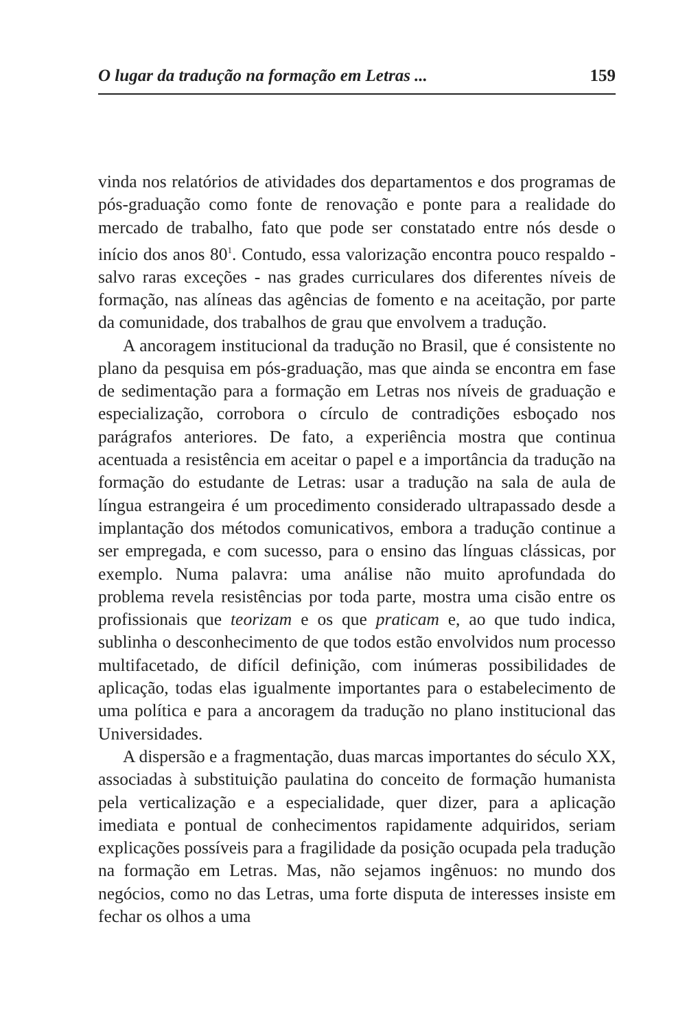O lugar da tradução na formação em Letras ... 159
vinda nos relatórios de atividades dos departamentos e dos programas de pós-graduação como fonte de renovação e ponte para a realidade do mercado de trabalho, fato que pode ser constatado entre nós desde o início dos anos 80<sup>1</sup>. Contudo, essa valorização encontra pouco respaldo - salvo raras exceções - nas grades curriculares dos diferentes níveis de formação, nas alíneas das agências de fomento e na aceitação, por parte da comunidade, dos trabalhos de grau que envolvem a tradução.
A ancoragem institucional da tradução no Brasil, que é consistente no plano da pesquisa em pós-graduação, mas que ainda se encontra em fase de sedimentação para a formação em Letras nos níveis de graduação e especialização, corrobora o círculo de contradições esboçado nos parágrafos anteriores. De fato, a experiência mostra que continua acentuada a resistência em aceitar o papel e a importância da tradução na formação do estudante de Letras: usar a tradução na sala de aula de língua estrangeira é um procedimento considerado ultrapassado desde a implantação dos métodos comunicativos, embora a tradução continue a ser empregada, e com sucesso, para o ensino das línguas clássicas, por exemplo. Numa palavra: uma análise não muito aprofundada do problema revela resistências por toda parte, mostra uma cisão entre os profissionais que teorizam e os que praticam e, ao que tudo indica, sublinha o desconhecimento de que todos estão envolvidos num processo multifacetado, de difícil definição, com inúmeras possibilidades de aplicação, todas elas igualmente importantes para o estabelecimento de uma política e para a ancoragem da tradução no plano institucional das Universidades.
A dispersão e a fragmentação, duas marcas importantes do século XX, associadas à substituição paulatina do conceito de formação humanista pela verticalização e a especialidade, quer dizer, para a aplicação imediata e pontual de conhecimentos rapidamente adquiridos, seriam explicações possíveis para a fragilidade da posição ocupada pela tradução na formação em Letras. Mas, não sejamos ingênuos: no mundo dos negócios, como no das Letras, uma forte disputa de interesses insiste em fechar os olhos a uma